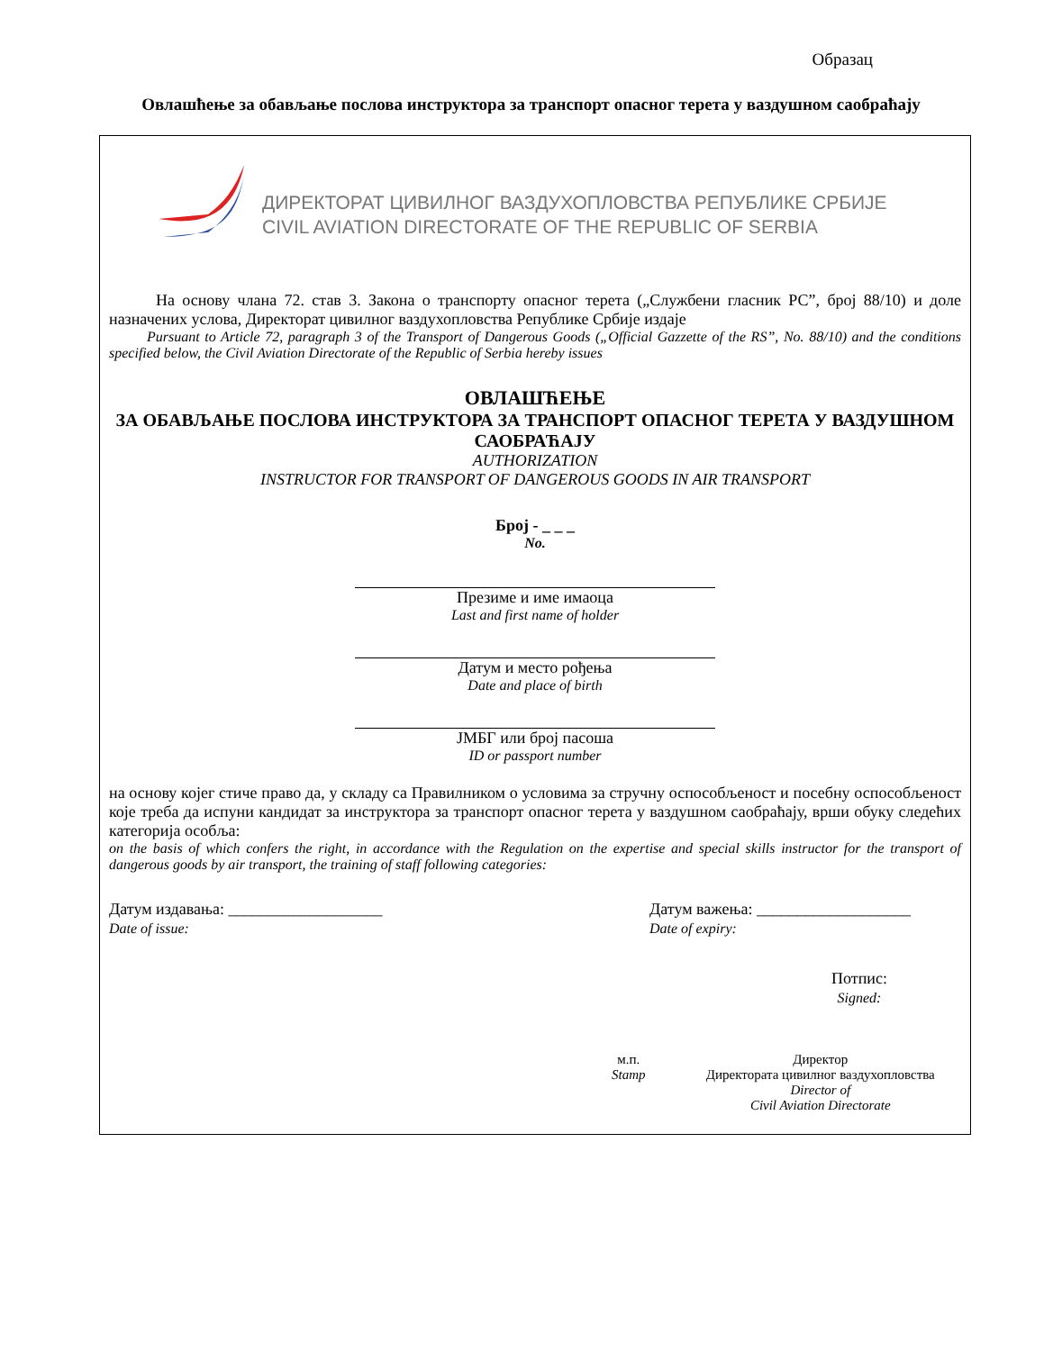Образац
Овлашћење за обављање послова инструктора за транспорт опасног терета у ваздушном саобраћају
ДИРЕКТОРАТ ЦИВИЛНОГ ВАЗДУХОПЛОВСТВА РЕПУБЛИКЕ СРБИЈЕ
CIVIL AVIATION DIRECTORATE OF THE REPUBLIC OF SERBIA
На основу члана 72. став 3. Закона о транспорту опасног терета („Службени гласник РС”, број 88/10) и доле назначених услова, Директорат цивилног ваздухопловства Републике Србије издаје
Pursuant to Article 72, paragraph 3 of the Transport of Dangerous Goods („Official Gazzette of the RS”, No. 88/10) and the conditions specified below, the Civil Aviation Directorate of the Republic of Serbia hereby issues
ОВЛАШЋЕЊЕ
ЗА ОБАВЉАЊЕ ПОСЛОВА ИНСТРУКТОРА ЗА ТРАНСПОРТ ОПАСНОГ ТЕРЕТА У ВАЗДУШНОМ САОБРАЋАЈУ
AUTHORIZATION
INSTRUCTOR FOR TRANSPORT OF DANGEROUS GOODS IN AIR TRANSPORT
Број - _ _ _
No.
Презиме и име имаоца
Last and first name of holder
Датум и место рођења
Date and place of birth
ЈМБГ или број пасоша
ID or passport number
на основу којег стиче право да, у складу са Правилником о условима за стручну оспособљеност и посебну оспособљеност које треба да испуни кандидат за инструктора за транспорт опасног терета у ваздушном саобраћају, врши обуку следећих категорија особља:
on the basis of which confers the right, in accordance with the Regulation on the expertise and special skills instructor for the transport of dangerous goods by air transport, the training of staff following categories:
Датум издавања: ___________________
Date of issue:
Датум важења: ___________________
Date of expiry:
Потпис:
Signed:
м.п.
Stamp
Директор
Директората цивилног ваздухопловства
Director of
Civil Aviation Directorate